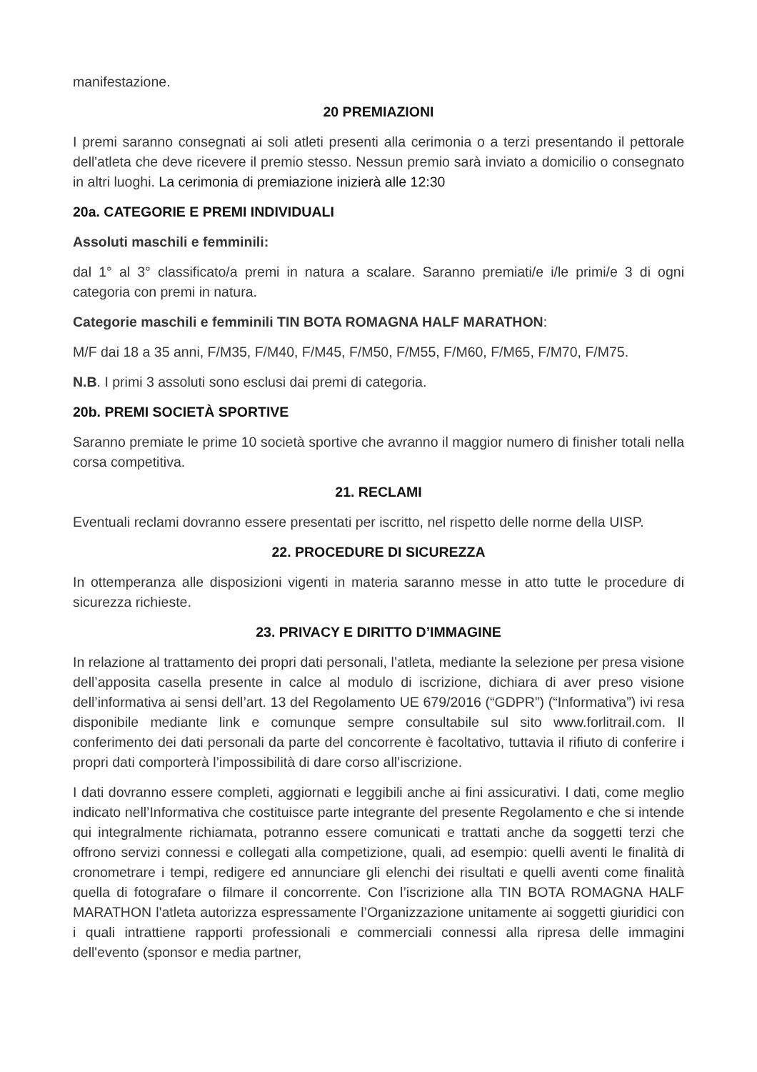manifestazione.
20 PREMIAZIONI
I premi saranno consegnati ai soli atleti presenti alla cerimonia o a terzi presentando il pettorale dell'atleta che deve ricevere il premio stesso. Nessun premio sarà inviato a domicilio o consegnato in altri luoghi. La cerimonia di premiazione inizierà alle 12:30
20a. CATEGORIE E PREMI INDIVIDUALI
Assoluti maschili e femminili:
dal 1° al 3° classificato/a premi in natura a scalare. Saranno premiati/e i/le primi/e 3 di ogni categoria con premi in natura.
Categorie maschili e femminili TIN BOTA ROMAGNA HALF MARATHON:
M/F dai 18 a 35 anni, F/M35, F/M40, F/M45, F/M50, F/M55, F/M60, F/M65, F/M70, F/M75.
N.B. I primi 3 assoluti sono esclusi dai premi di categoria.
20b. PREMI SOCIETÀ SPORTIVE
Saranno premiate le prime 10 società sportive che avranno il maggior numero di finisher totali nella corsa competitiva.
21. RECLAMI
Eventuali reclami dovranno essere presentati per iscritto, nel rispetto delle norme della UISP.
22. PROCEDURE DI SICUREZZA
In ottemperanza alle disposizioni vigenti in materia saranno messe in atto tutte le procedure di sicurezza richieste.
23. PRIVACY E DIRITTO D’IMMAGINE
In relazione al trattamento dei propri dati personali, l’atleta, mediante la selezione per presa visione dell’apposita casella presente in calce al modulo di iscrizione, dichiara di aver preso visione dell’informativa ai sensi dell’art. 13 del Regolamento UE 679/2016 (“GDPR”) (“Informativa”) ivi resa disponibile mediante link e comunque sempre consultabile sul sito www.forlitrail.com. Il conferimento dei dati personali da parte del concorrente è facoltativo, tuttavia il rifiuto di conferire i propri dati comporterà l’impossibilità di dare corso all’iscrizione.
I dati dovranno essere completi, aggiornati e leggibili anche ai fini assicurativi. I dati, come meglio indicato nell’Informativa che costituisce parte integrante del presente Regolamento e che si intende qui integralmente richiamata, potranno essere comunicati e trattati anche da soggetti terzi che offrono servizi connessi e collegati alla competizione, quali, ad esempio: quelli aventi le finalità di cronometrare i tempi, redigere ed annunciare gli elenchi dei risultati e quelli aventi come finalità quella di fotografare o filmare il concorrente. Con l’iscrizione alla TIN BOTA ROMAGNA HALF MARATHON l'atleta autorizza espressamente l’Organizzazione unitamente ai soggetti giuridici con i quali intrattiene rapporti professionali e commerciali connessi alla ripresa delle immagini dell'evento (sponsor e media partner,